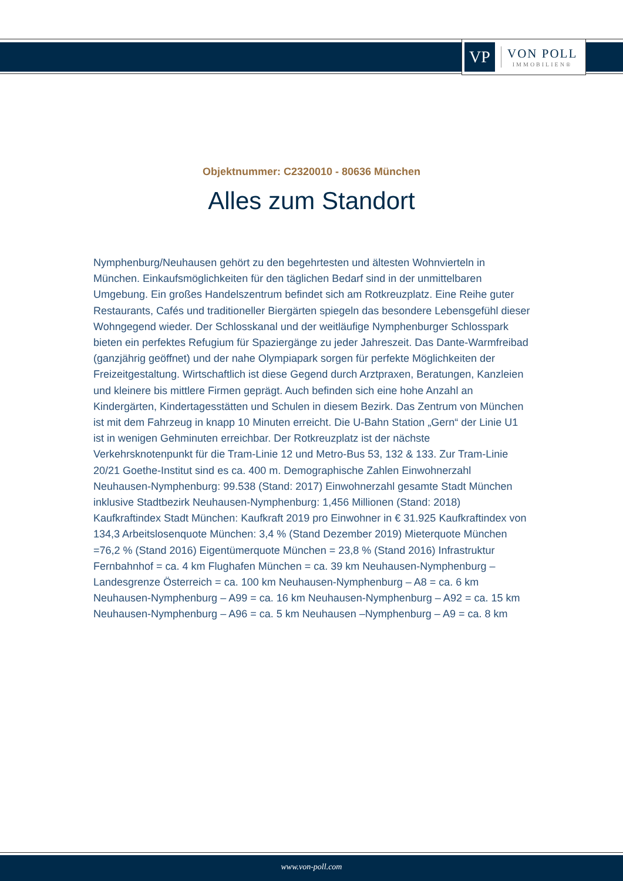VP
VON POLL
IMMOBILIEN®
Objektnummer: C2320010 - 80636 München
Alles zum Standort
Nymphenburg/Neuhausen gehört zu den begehrtesten und ältesten Wohnvierteln in München. Einkaufsmöglichkeiten für den täglichen Bedarf sind in der unmittelbaren Umgebung. Ein großes Handelszentrum befindet sich am Rotkreuzplatz. Eine Reihe guter Restaurants, Cafés und traditioneller Biergärten spiegeln das besondere Lebensgefühl dieser Wohngegend wieder. Der Schlosskanal und der weitläufige Nymphenburger Schlosspark bieten ein perfektes Refugium für Spaziergänge zu jeder Jahreszeit. Das Dante-Warmfreibad (ganzjährig geöffnet) und der nahe Olympiapark sorgen für perfekte Möglichkeiten der Freizeitgestaltung. Wirtschaftlich ist diese Gegend durch Arztpraxen, Beratungen, Kanzleien und kleinere bis mittlere Firmen geprägt. Auch befinden sich eine hohe Anzahl an Kindergärten, Kindertagesstätten und Schulen in diesem Bezirk. Das Zentrum von München ist mit dem Fahrzeug in knapp 10 Minuten erreicht. Die U-Bahn Station „Gern“ der Linie U1 ist in wenigen Gehminuten erreichbar. Der Rotkreuzplatz ist der nächste Verkehrsknotenpunkt für die Tram-Linie 12 und Metro-Bus 53, 132 & 133. Zur Tram-Linie 20/21 Goethe-Institut sind es ca. 400 m. Demographische Zahlen Einwohnerzahl Neuhausen-Nymphenburg: 99.538 (Stand: 2017) Einwohnerzahl gesamte Stadt München inklusive Stadtbezirk Neuhausen-Nymphenburg: 1,456 Millionen (Stand: 2018) Kaufkraftindex Stadt München: Kaufkraft 2019 pro Einwohner in € 31.925 Kaufkraftindex von 134,3 Arbeitslosenquote München: 3,4 % (Stand Dezember 2019) Mieterquote München =76,2 % (Stand 2016) Eigentümerquote München = 23,8 % (Stand 2016) Infrastruktur Fernbahnhof = ca. 4 km Flughafen München = ca. 39 km Neuhausen-Nymphenburg – Landesgrenze Österreich = ca. 100 km Neuhausen-Nymphenburg – A8 = ca. 6 km Neuhausen-Nymphenburg – A99 = ca. 16 km Neuhausen-Nymphenburg – A92 = ca. 15 km Neuhausen-Nymphenburg – A96 = ca. 5 km Neuhausen –Nymphenburg – A9 = ca. 8 km
www.von-poll.com